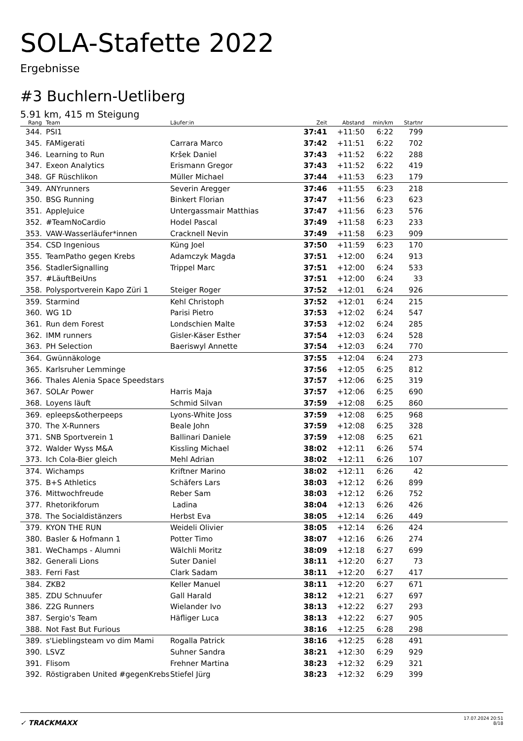SOLA-Stafette 2022
Ergebnisse
#3 Buchlern-Uetliberg
5.91 km, 415 m Steigung
| Rang | | Team | Läufer:in | Zeit | Abstand | min/km | Startnr | |
| --- | --- | --- | --- | --- | --- | --- | --- | --- |
| 344. | | PSI1 | | 37:41 | +11:50 | 6:22 | 799 | |
| 345. | | FAMigerati | Carrara Marco | 37:42 | +11:51 | 6:22 | 702 | |
| 346. | | Learning to Run | Kršek Daniel | 37:43 | +11:52 | 6:22 | 288 | |
| 347. | | Exeon Analytics | Erismann Gregor | 37:43 | +11:52 | 6:22 | 419 | |
| 348. | | GF Rüschlikon | Müller Michael | 37:44 | +11:53 | 6:23 | 179 | |
| 349. | | ANYrunners | Severin Aregger | 37:46 | +11:55 | 6:23 | 218 | |
| 350. | | BSG Running | Binkert Florian | 37:47 | +11:56 | 6:23 | 623 | |
| 351. | | AppleJuice | Untergassmair Matthias | 37:47 | +11:56 | 6:23 | 576 | |
| 352. | | #TeamNoCardio | Hodel Pascal | 37:49 | +11:58 | 6:23 | 233 | |
| 353. | | VAW-Wasserläufer*innen | Cracknell Nevin | 37:49 | +11:58 | 6:23 | 909 | |
| 354. | | CSD Ingenious | Küng Joel | 37:50 | +11:59 | 6:23 | 170 | |
| 355. | | TeamPatho gegen Krebs | Adamczyk Magda | 37:51 | +12:00 | 6:24 | 913 | |
| 356. | | StadlerSignalling | Trippel Marc | 37:51 | +12:00 | 6:24 | 533 | |
| 357. | | #LäuftBeiUns | | 37:51 | +12:00 | 6:24 | 33 | |
| 358. | | Polysportverein Kapo Züri 1 | Steiger Roger | 37:52 | +12:01 | 6:24 | 926 | |
| 359. | | Starmind | Kehl Christoph | 37:52 | +12:01 | 6:24 | 215 | |
| 360. | | WG 1D | Parisi Pietro | 37:53 | +12:02 | 6:24 | 547 | |
| 361. | | Run dem Forest | Londschien Malte | 37:53 | +12:02 | 6:24 | 285 | |
| 362. | | IMM runners | Gisler-Käser Esther | 37:54 | +12:03 | 6:24 | 528 | |
| 363. | | PH Selection | Baeriswyl Annette | 37:54 | +12:03 | 6:24 | 770 | |
| 364. | | Gwünnäkologe | | 37:55 | +12:04 | 6:24 | 273 | |
| 365. | | Karlsruher Lemminge | | 37:56 | +12:05 | 6:25 | 812 | |
| 366. | | Thales Alenia Space Speedstars | | 37:57 | +12:06 | 6:25 | 319 | |
| 367. | | SOLAr Power | Harris Maja | 37:57 | +12:06 | 6:25 | 690 | |
| 368. | | Loyens läuft | Schmid Silvan | 37:59 | +12:08 | 6:25 | 860 | |
| 369. | | epleeps&otherpeeps | Lyons-White Joss | 37:59 | +12:08 | 6:25 | 968 | |
| 370. | | The X-Runners | Beale John | 37:59 | +12:08 | 6:25 | 328 | |
| 371. | | SNB Sportverein 1 | Ballinari Daniele | 37:59 | +12:08 | 6:25 | 621 | |
| 372. | | Walder Wyss M&A | Kissling Michael | 38:02 | +12:11 | 6:26 | 574 | |
| 373. | | Ich Cola-Bier gleich | Mehl Adrian | 38:02 | +12:11 | 6:26 | 107 | |
| 374. | | Wichamps | Kriftner Marino | 38:02 | +12:11 | 6:26 | 42 | |
| 375. | | B+S Athletics | Schäfers Lars | 38:03 | +12:12 | 6:26 | 899 | |
| 376. | | Mittwochfreude | Reber Sam | 38:03 | +12:12 | 6:26 | 752 | |
| 377. | | Rhetorikforum | Ladina | 38:04 | +12:13 | 6:26 | 426 | |
| 378. | | The Socialdistänzers | Herbst Eva | 38:05 | +12:14 | 6:26 | 449 | |
| 379. | | KYON THE RUN | Weideli Olivier | 38:05 | +12:14 | 6:26 | 424 | |
| 380. | | Basler & Hofmann 1 | Potter Timo | 38:07 | +12:16 | 6:26 | 274 | |
| 381. | | WeChamps - Alumni | Wälchli Moritz | 38:09 | +12:18 | 6:27 | 699 | |
| 382. | | Generali Lions | Suter Daniel | 38:11 | +12:20 | 6:27 | 73 | |
| 383. | | Ferri Fast | Clark Sadam | 38:11 | +12:20 | 6:27 | 417 | |
| 384. | | ZKB2 | Keller Manuel | 38:11 | +12:20 | 6:27 | 671 | |
| 385. | | ZDU Schnuufer | Gall Harald | 38:12 | +12:21 | 6:27 | 697 | |
| 386. | | Z2G Runners | Wielander Ivo | 38:13 | +12:22 | 6:27 | 293 | |
| 387. | | Sergio's Team | Häfliger Luca | 38:13 | +12:22 | 6:27 | 905 | |
| 388. | | Not Fast But Furious | | 38:16 | +12:25 | 6:28 | 298 | |
| 389. | | s'Lieblingsteam vo dim Mami | Rogalla Patrick | 38:16 | +12:25 | 6:28 | 491 | |
| 390. | | LSVZ | Suhner Sandra | 38:21 | +12:30 | 6:29 | 929 | |
| 391. | | Flisom | Frehner Martina | 38:23 | +12:32 | 6:29 | 321 | |
| 392. | | Röstigraben United #gegenKrebs | Stiefel Jürg | 38:23 | +12:32 | 6:29 | 399 | |
✓ TRACKMAXX
17.07.2024 20:51
8/18